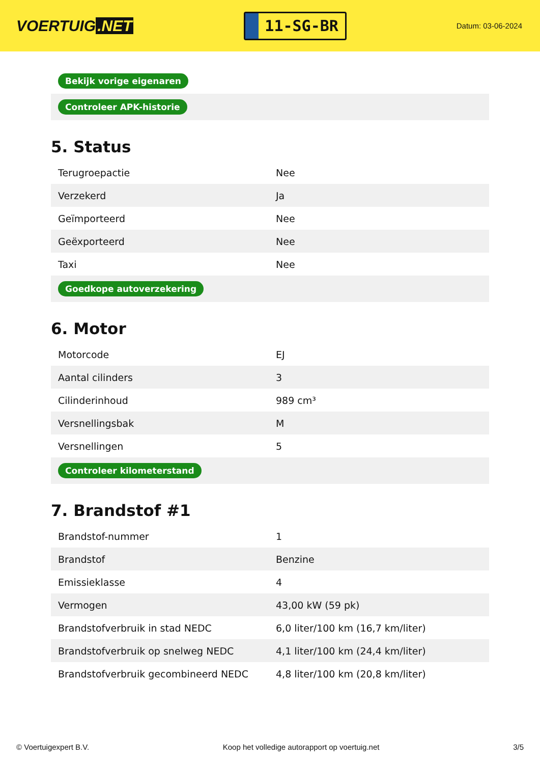VOERTUIG.NET
11-SG-BR
Datum: 03-06-2024
| Bekijk vorige eigenaren |
| Controleer APK-historie |
5. Status
| Terugroepactie | Nee |
| Verzekerd | Ja |
| Geïmporteerd | Nee |
| Geëxporteerd | Nee |
| Taxi | Nee |
| Goedkope autoverzekering | |
6. Motor
| Motorcode | EJ |
| Aantal cilinders | 3 |
| Cilinderinhoud | 989 cm³ |
| Versnellingsbak | M |
| Versnellingen | 5 |
| Controleer kilometerstand | |
7. Brandstof #1
| Brandstof-nummer | 1 |
| Brandstof | Benzine |
| Emissieklasse | 4 |
| Vermogen | 43,00 kW (59 pk) |
| Brandstofverbruik in stad NEDC | 6,0 liter/100 km (16,7 km/liter) |
| Brandstofverbruik op snelweg NEDC | 4,1 liter/100 km (24,4 km/liter) |
| Brandstofverbruik gecombineerd NEDC | 4,8 liter/100 km (20,8 km/liter) |
© Voertuigexpert B.V. Koop het volledige autorapport op voertuig.net 3/5